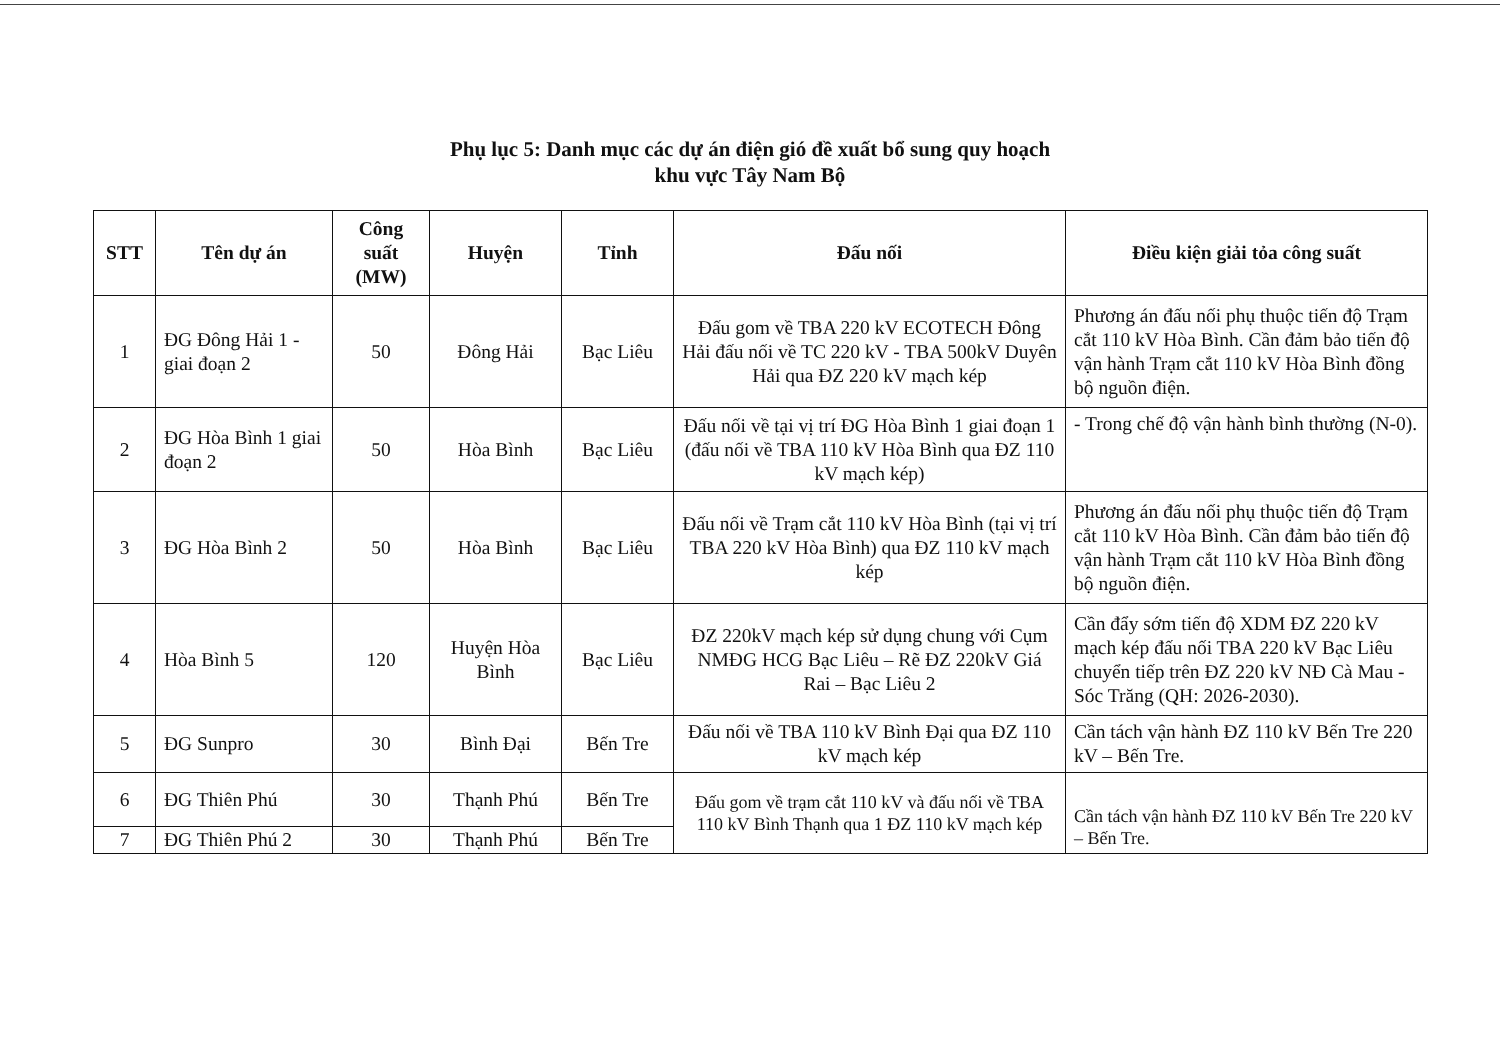Phụ lục 5: Danh mục các dự án điện gió đề xuất bổ sung quy hoạch
khu vực Tây Nam Bộ
| STT | Tên dự án | Công suất (MW) | Huyện | Tỉnh | Đấu nối | Điều kiện giải tỏa công suất |
| --- | --- | --- | --- | --- | --- | --- |
| 1 | ĐG Đông Hải 1 - giai đoạn 2 | 50 | Đông Hải | Bạc Liêu | Đấu gom về TBA 220 kV ECOTECH Đông Hải đấu nối về TC 220 kV - TBA 500kV Duyên Hải qua ĐZ 220 kV mạch kép | Phương án đấu nối phụ thuộc tiến độ Trạm cắt 110 kV Hòa Bình. Cần đảm bảo tiến độ vận hành Trạm cắt 110 kV Hòa Bình đồng bộ nguồn điện. |
| 2 | ĐG Hòa Bình 1 giai đoạn 2 | 50 | Hòa Bình | Bạc Liêu | Đấu nối về tại vị trí ĐG Hòa Bình 1 giai đoạn 1 (đấu nối về TBA 110 kV Hòa Bình qua ĐZ 110 kV mạch kép) | - Trong chế độ vận hành bình thường (N-0). |
| 3 | ĐG Hòa Bình 2 | 50 | Hòa Bình | Bạc Liêu | Đấu nối về Trạm cắt 110 kV Hòa Bình (tại vị trí TBA 220 kV Hòa Bình) qua ĐZ 110 kV mạch kép | Phương án đấu nối phụ thuộc tiến độ Trạm cắt 110 kV Hòa Bình. Cần đảm bảo tiến độ vận hành Trạm cắt 110 kV Hòa Bình đồng bộ nguồn điện. |
| 4 | Hòa Bình 5 | 120 | Huyện Hòa Bình | Bạc Liêu | ĐZ 220kV mạch kép sử dụng chung với Cụm NMĐG HCG Bạc Liêu – Rẽ ĐZ 220kV Giá Rai – Bạc Liêu 2 | Cần đẩy sớm tiến độ XDM ĐZ 220 kV mạch kép đấu nối TBA 220 kV Bạc Liêu chuyển tiếp trên ĐZ 220 kV NĐ Cà Mau - Sóc Trăng (QH: 2026-2030). |
| 5 | ĐG Sunpro | 30 | Bình Đại | Bến Tre | Đấu nối về TBA 110 kV Bình Đại qua ĐZ 110 kV mạch kép | Cần tách vận hành ĐZ 110 kV Bến Tre 220 kV – Bến Tre. |
| 6 | ĐG Thiên Phú | 30 | Thạnh Phú | Bến Tre | Đấu gom về trạm cắt 110 kV và đấu nối về TBA 110 kV Bình Thạnh qua 1 ĐZ 110 kV mạch kép | Cần tách vận hành ĐZ 110 kV Bến Tre 220 kV – Bến Tre. |
| 7 | ĐG Thiên Phú 2 | 30 | Thạnh Phú | Bến Tre | | |